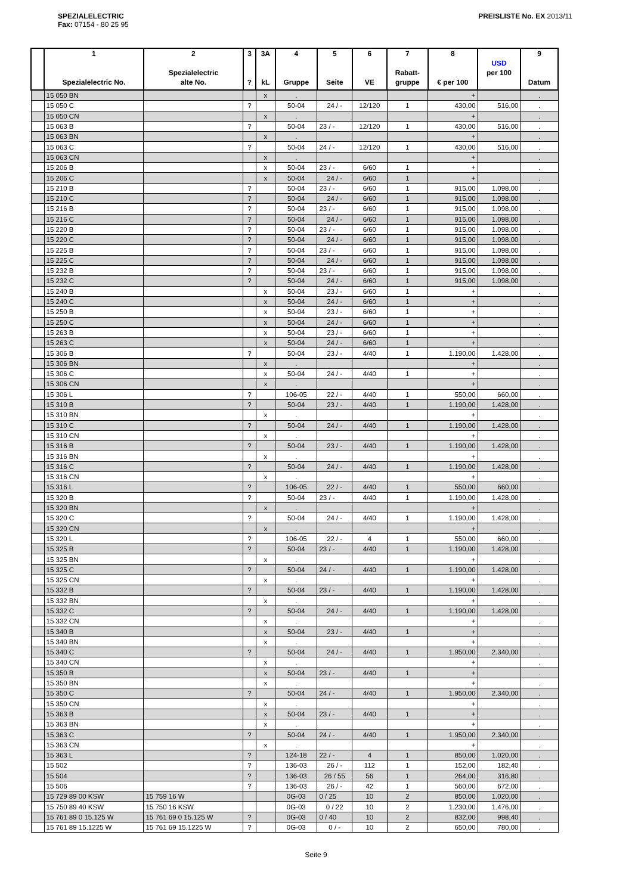SPEZIALELECTRIC
Fax: 07154 - 80 25 95
PREISLISTE No. EX 2013/11
| | 1 Spezialelectric No. | 2 Spezialelectric alte No. | 3 ? | 3A kL | 4 Gruppe | 5 Seite | 6 VE | 7 Rabatt- gruppe | 8 € per 100 | USD per 100 | 9 Datum |
| --- | --- | --- | --- | --- | --- | --- | --- | --- | --- | --- | --- |
| | 15 050 BN | | | x | . | | | | + | | . |
| | 15 050 C | | ? | | 50-04 | 24 / - | 12/120 | 1 | 430,00 | 516,00 | . |
| | 15 050 CN | | | x | . | | | | + | | . |
| | 15 063 B | | ? | | 50-04 | 23 / - | 12/120 | 1 | 430,00 | 516,00 | . |
| | 15 063 BN | | | x | . | | | | + | | . |
| | 15 063 C | | ? | | 50-04 | 24 / - | 12/120 | 1 | 430,00 | 516,00 | . |
| | 15 063 CN | | | x | . | | | | + | | . |
| | 15 206 B | | | x | 50-04 | 23 / - | 6/60 | 1 | + | | . |
| | 15 206 C | | | x | 50-04 | 24 / - | 6/60 | 1 | + | | . |
| | 15 210 B | | ? | | 50-04 | 23 / - | 6/60 | 1 | 915,00 | 1.098,00 | . |
| | 15 210 C | | ? | | 50-04 | 24 / - | 6/60 | 1 | 915,00 | 1.098,00 | . |
| | 15 216 B | | ? | | 50-04 | 23 / - | 6/60 | 1 | 915,00 | 1.098,00 | . |
| | 15 216 C | | ? | | 50-04 | 24 / - | 6/60 | 1 | 915,00 | 1.098,00 | . |
| | 15 220 B | | ? | | 50-04 | 23 / - | 6/60 | 1 | 915,00 | 1.098,00 | . |
| | 15 220 C | | ? | | 50-04 | 24 / - | 6/60 | 1 | 915,00 | 1.098,00 | . |
| | 15 225 B | | ? | | 50-04 | 23 / - | 6/60 | 1 | 915,00 | 1.098,00 | . |
| | 15 225 C | | ? | | 50-04 | 24 / - | 6/60 | 1 | 915,00 | 1.098,00 | . |
| | 15 232 B | | ? | | 50-04 | 23 / - | 6/60 | 1 | 915,00 | 1.098,00 | . |
| | 15 232 C | | ? | | 50-04 | 24 / - | 6/60 | 1 | 915,00 | 1.098,00 | . |
| | 15 240 B | | | x | 50-04 | 23 / - | 6/60 | 1 | + | | . |
| | 15 240 C | | | x | 50-04 | 24 / - | 6/60 | 1 | + | | . |
| | 15 250 B | | | x | 50-04 | 23 / - | 6/60 | 1 | + | | . |
| | 15 250 C | | | x | 50-04 | 24 / - | 6/60 | 1 | + | | . |
| | 15 263 B | | | x | 50-04 | 23 / - | 6/60 | 1 | + | | . |
| | 15 263 C | | | x | 50-04 | 24 / - | 6/60 | 1 | + | | . |
| | 15 306 B | | ? | | 50-04 | 23 / - | 4/40 | 1 | 1.190,00 | 1.428,00 | . |
| | 15 306 BN | | | x | . | | | | + | | . |
| | 15 306 C | | | x | 50-04 | 24 / - | 4/40 | 1 | + | | . |
| | 15 306 CN | | | x | . | | | | + | | . |
| | 15 306 L | | ? | | 106-05 | 22 / - | 4/40 | 1 | 550,00 | 660,00 | . |
| | 15 310 B | | ? | | 50-04 | 23 / - | 4/40 | 1 | 1.190,00 | 1.428,00 | . |
| | 15 310 BN | | | x | . | | | | + | | . |
| | 15 310 C | | ? | | 50-04 | 24 / - | 4/40 | 1 | 1.190,00 | 1.428,00 | . |
| | 15 310 CN | | | x | . | | | | + | | . |
| | 15 316 B | | ? | | 50-04 | 23 / - | 4/40 | 1 | 1.190,00 | 1.428,00 | . |
| | 15 316 BN | | | x | . | | | | + | | . |
| | 15 316 C | | ? | | 50-04 | 24 / - | 4/40 | 1 | 1.190,00 | 1.428,00 | . |
| | 15 316 CN | | | x | . | | | | + | | . |
| | 15 316 L | | ? | | 106-05 | 22 / - | 4/40 | 1 | 550,00 | 660,00 | . |
| | 15 320 B | | ? | | 50-04 | 23 / - | 4/40 | 1 | 1.190,00 | 1.428,00 | . |
| | 15 320 BN | | | x | . | | | | + | | . |
| | 15 320 C | | ? | | 50-04 | 24 / - | 4/40 | 1 | 1.190,00 | 1.428,00 | . |
| | 15 320 CN | | | x | . | | | | + | | . |
| | 15 320 L | | ? | | 106-05 | 22 / - | 4 | 1 | 550,00 | 660,00 | . |
| | 15 325 B | | ? | | 50-04 | 23 / - | 4/40 | 1 | 1.190,00 | 1.428,00 | . |
| | 15 325 BN | | | x | . | | | | + | | . |
| | 15 325 C | | ? | | 50-04 | 24 / - | 4/40 | 1 | 1.190,00 | 1.428,00 | . |
| | 15 325 CN | | | x | . | | | | + | | . |
| | 15 332 B | | ? | | 50-04 | 23 / - | 4/40 | 1 | 1.190,00 | 1.428,00 | . |
| | 15 332 BN | | | x | . | | | | + | | . |
| | 15 332 C | | ? | | 50-04 | 24 / - | 4/40 | 1 | 1.190,00 | 1.428,00 | . |
| | 15 332 CN | | | x | . | | | | + | | . |
| | 15 340 B | | | x | 50-04 | 23 / - | 4/40 | 1 | + | | . |
| | 15 340 BN | | | x | . | | | | + | | . |
| | 15 340 C | | ? | | 50-04 | 24 / - | 4/40 | 1 | 1.950,00 | 2.340,00 | . |
| | 15 340 CN | | | x | . | | | | + | | . |
| | 15 350 B | | | x | 50-04 | 23 / - | 4/40 | 1 | + | | . |
| | 15 350 BN | | | x | . | | | | + | | . |
| | 15 350 C | | ? | | 50-04 | 24 / - | 4/40 | 1 | 1.950,00 | 2.340,00 | . |
| | 15 350 CN | | | x | . | | | | + | | . |
| | 15 363 B | | | x | 50-04 | 23 / - | 4/40 | 1 | + | | . |
| | 15 363 BN | | | x | . | | | | + | | . |
| | 15 363 C | | ? | | 50-04 | 24 / - | 4/40 | 1 | 1.950,00 | 2.340,00 | . |
| | 15 363 CN | | | x | . | | | | + | | . |
| | 15 363 L | | ? | | 124-18 | 22 / - | 4 | 1 | 850,00 | 1.020,00 | . |
| | 15 502 | | ? | | 136-03 | 26 / - | 112 | 1 | 152,00 | 182,40 | . |
| | 15 504 | | ? | | 136-03 | 26 / 55 | 56 | 1 | 264,00 | 316,80 | . |
| | 15 506 | | ? | | 136-03 | 26 / - | 42 | 1 | 560,00 | 672,00 | . |
| | 15 729 89 00 KSW | 15 759 16 W | | | 0G-03 | 0 / 25 | 10 | 2 | 850,00 | 1.020,00 | . |
| | 15 750 89 40 KSW | 15 750 16 KSW | | | 0G-03 | 0 / 22 | 10 | 2 | 1.230,00 | 1.476,00 | . |
| | 15 761 89 0 15.125 W | 15 761 69 0 15.125 W | ? | | 0G-03 | 0 / 40 | 10 | 2 | 832,00 | 998,40 | . |
| | 15 761 89 15.1225 W | 15 761 69 15.1225 W | ? | | 0G-03 | 0 / - | 10 | 2 | 650,00 | 780,00 | . |
Seite 9